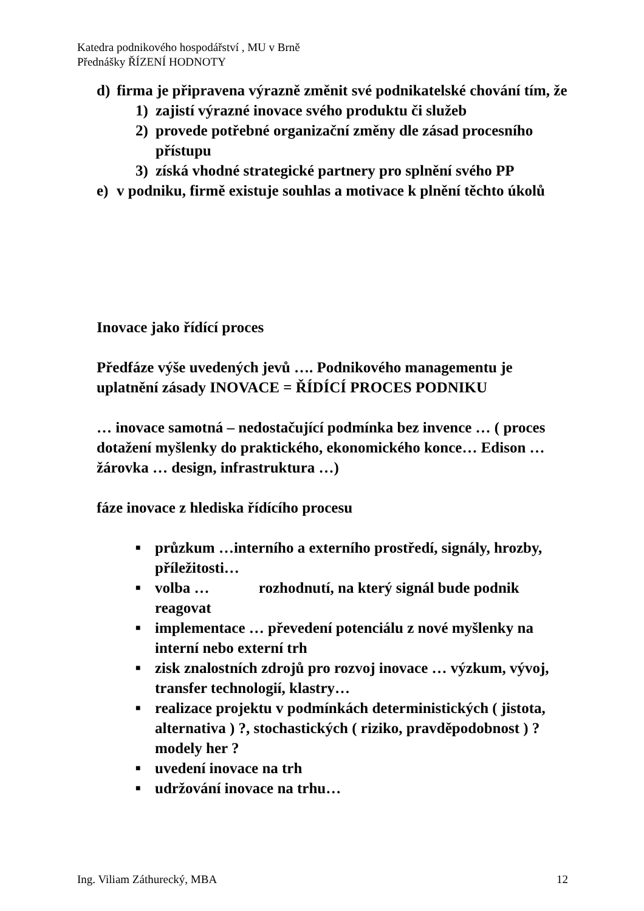Katedra podnikového hospodářství , MU v Brně
Přednášky ŘÍZENÍ HODNOTY
d) firma je připravena výrazně změnit své podnikatelské chování tím, že
1) zajistí výrazné inovace svého produktu či služeb
2) provede potřebné organizační změny dle zásad procesního přístupu
3) získá vhodné strategické partnery pro splnění svého PP
e) v podniku, firmě existuje souhlas a motivace k plnění těchto úkolů
Inovace jako řídící proces
Předfáze výše uvedených jevů …. Podnikového managementu je uplatnění zásady INOVACE = ŘÍDÍCÍ PROCES PODNIKU
… inovace samotná – nedostačující podmínka bez invence … ( proces dotažení myšlenky do praktického, ekonomického konce… Edison … žárovka … design, infrastruktura …)
fáze inovace z hlediska řídícího procesu
■ průzkum …interního a externího prostředí, signály, hrozby, příležitosti…
■ volba … rozhodnutí, na který signál bude podnik reagovat
■ implementace … převedení potenciálu z nové myšlenky na interní nebo externí trh
■ zisk znalostních zdrojů pro rozvoj inovace … výzkum, vývoj, transfer technologií, klastry…
■ realizace projektu v podmínkách deterministických ( jistota, alternativa ) ?, stochastických ( riziko, pravděpodobnost ) ? modely her ?
■ uvedení inovace na trh
■ udržování inovace na trhu…
Ing. Viliam Záthurecký, MBA 12